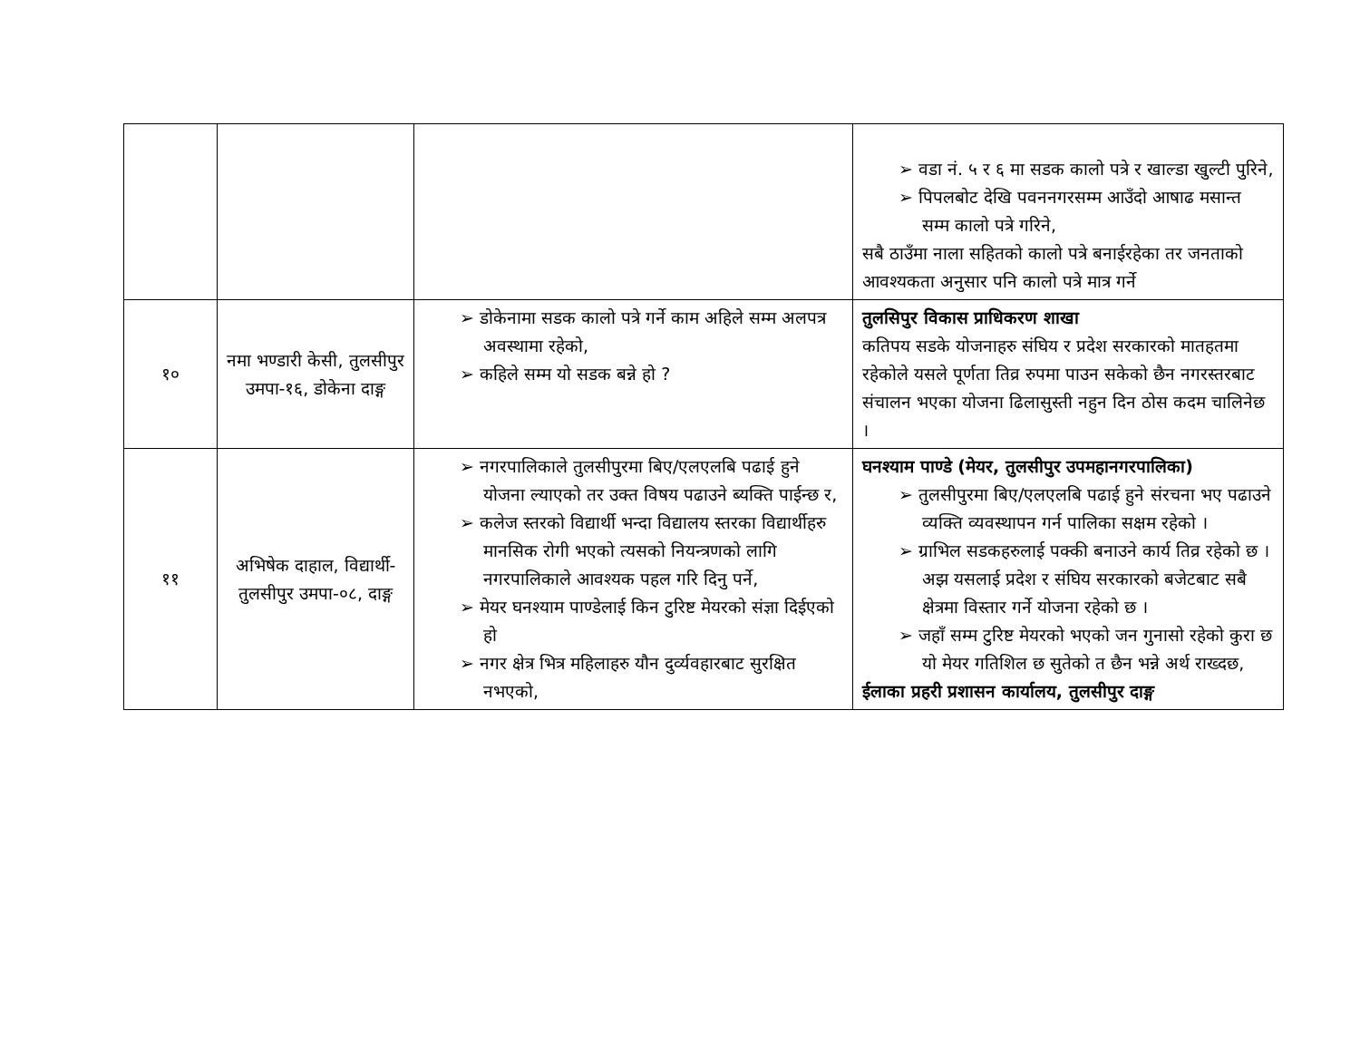| | | | ➢ वडा नं. ५ र ६ मा सडक कालो पत्रे र खाल्डा खुल्टी पुरिने, ➢ पिपलबोट देखि पवननगरसम्म आउँदो आषाढ मसान्त सम्म कालो पत्रे गरिने, सबै ठाउँमा नाला सहितको कालो पत्रे बनाईरहेका तर जनताको आवश्यकता अनुसार पनि कालो पत्रे मात्र गर्ने |
| १० | नमा भण्डारी केसी, तुलसीपुर उमपा-१६, डोकेना दाङ्ग | ➢ डोकेनामा सडक कालो पत्रे गर्ने काम अहिले सम्म अलपत्र अवस्थामा रहेको, ➢ कहिले सम्म यो सडक बन्ने हो ? | तुलसिपुर विकास प्राधिकरण शाखा कतिपय सडके योजनाहरु संघिय र प्रदेश सरकारको मातहतमा रहेकोले यसले पूर्णता तिव्र रुपमा पाउन सकेको छैन नगरस्तरबाट संचालन भएका योजना ढिलासुस्ती नहुन दिन ठोस कदम चालिनेछ । |
| ११ | अभिषेक दाहाल, विद्यार्थी-तुलसीपुर उमपा-०८, दाङ्ग | ➢ नगरपालिकाले तुलसीपुरमा बिए/एलएलबि पढाई हुने योजना ल्याएको तर उक्त विषय पढाउने ब्यक्ति पाईन्छ र, ➢ कलेज स्तरको विद्यार्थी भन्दा विद्यालय स्तरका विद्यार्थीहरु मानसिक रोगी भएको त्यसको नियन्त्रणको लागि नगरपालिकाले आवश्यक पहल गरि दिनु पर्ने, ➢ मेयर घनश्याम पाण्डेलाई किन टुरिष्ट मेयरको संज्ञा दिईएको हो ➢ नगर क्षेत्र भित्र महिलाहरु यौन दुर्व्यवहारबाट सुरक्षित नभएको, | घनश्याम पाण्डे (मेयर, तुलसीपुर उपमहानगरपालिका) ➢ तुलसीपुरमा बिए/एलएलबि पढाई हुने संरचना भए पढाउने व्यक्ति व्यवस्थापन गर्न पालिका सक्षम रहेको । ➢ ग्राभिल सडकहरुलाई पक्की बनाउने कार्य तिव्र रहेको छ । अझ यसलाई प्रदेश र संघिय सरकारको बजेटबाट सबै क्षेत्रमा विस्तार गर्ने योजना रहेको छ । ➢ जहाँ सम्म टुरिष्ट मेयरको भएको जन गुनासो रहेको कुरा छ यो मेयर गतिशिल छ सुतेको त छैन भन्ने अर्थ राख्दछ, ईलाका प्रहरी प्रशासन कार्यालय, तुलसीपुर दाङ्ग |